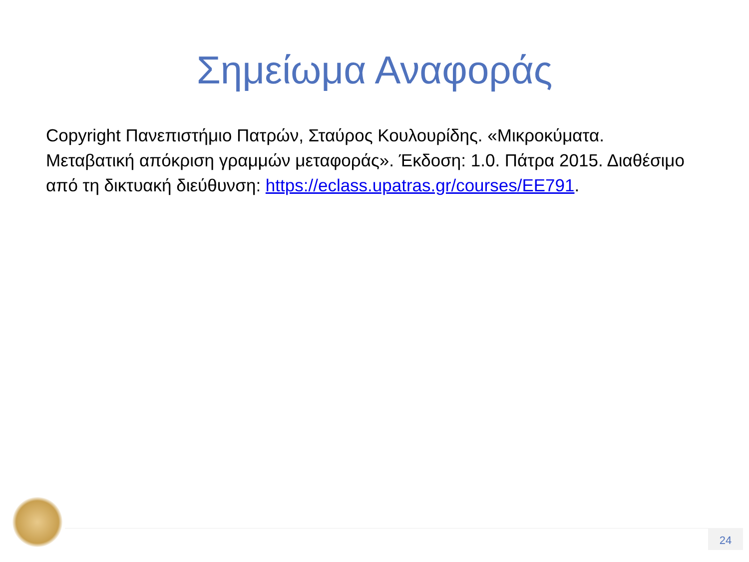Σημείωμα Αναφοράς
Copyright Πανεπιστήμιο Πατρών, Σταύρος Κουλουρίδης. «Μικροκύματα. Μεταβατική απόκριση γραμμών μεταφοράς». Έκδοση: 1.0. Πάτρα 2015. Διαθέσιμο από τη δικτυακή διεύθυνση: https://eclass.upatras.gr/courses/EE791.
24